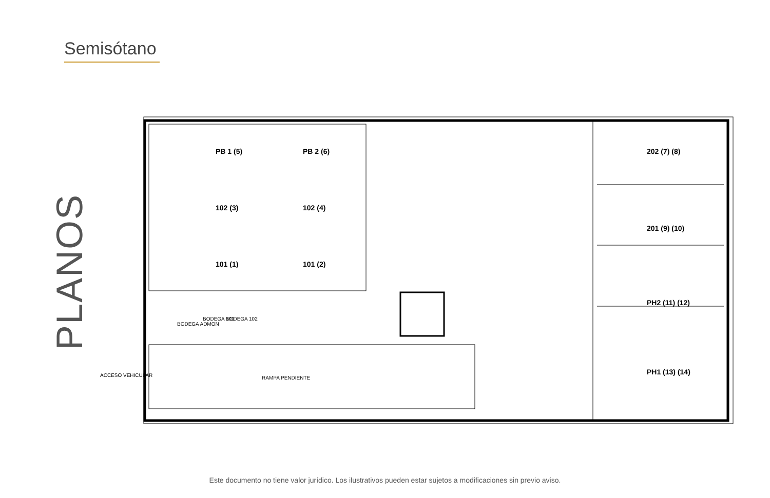Semisótano
PLANOS
PB 1 (5)
PB 2 (6)
102 (3)
102 (4)
101 (1)
101 (2)
202 (7) (8)
201 (9) (10)
PH2 (11) (12)
PH1 (13) (14)
BODEGA ADMON
BODEGA 101
BODEGA 102
RAMPA PENDIENTE
ACCESO VEHICULAR
Este documento no tiene valor jurídico. Los ilustrativos pueden estar sujetos a modificaciones sin previo aviso.